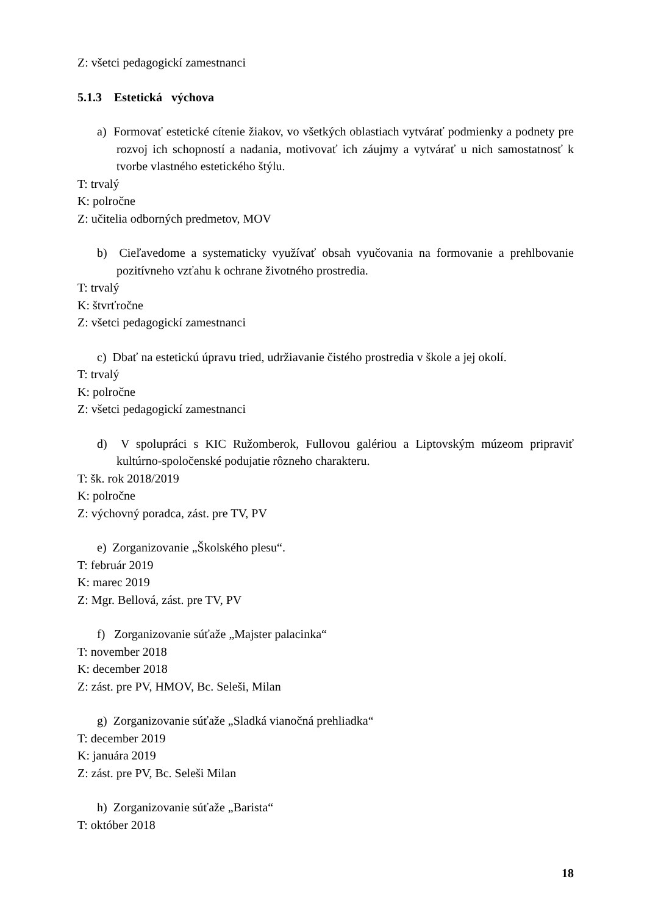Z: všetci pedagogickí zamestnanci
5.1.3 Estetická výchova
a) Formovať estetické cítenie žiakov, vo všetkých oblastiach vytvárať podmienky a podnety pre rozvoj ich schopností a nadania, motivovať ich záujmy a vytvárať u nich samostatnosť k tvorbe vlastného estetického štýlu.
T: trvalý
K: polročne
Z: učitelia odborných predmetov, MOV
b) Cieľavedome a systematicky využívať obsah vyučovania na formovanie a prehlbovanie pozitívneho vzťahu k ochrane životného prostredia.
T: trvalý
K: štvrťročne
Z: všetci pedagogickí zamestnanci
c) Dbať na estetickú úpravu tried, udržiavanie čistého prostredia v škole a jej okolí.
T: trvalý
K: polročne
Z: všetci pedagogickí zamestnanci
d) V spolupráci s KIC Ružomberok, Fullovou galériou a Liptovským múzeom pripraviť kultúrno-spoločenské podujatie rôzneho charakteru.
T: šk. rok 2018/2019
K: polročne
Z: výchovný poradca, zást. pre TV, PV
e) Zorganizovanie „Školského plesu“.
T: február 2019
K: marec 2019
Z: Mgr. Bellová, zást. pre TV, PV
f) Zorganizovanie súťaže „Majster palacinka“
T: november 2018
K: december 2018
Z: zást. pre PV, HMOV, Bc. Seleši, Milan
g) Zorganizovanie súťaže „Sladká vianočná prehliadka“
T: december 2019
K: januára 2019
Z: zást. pre PV, Bc. Seleši Milan
h) Zorganizovanie súťaže „Barista“
T: október 2018
18